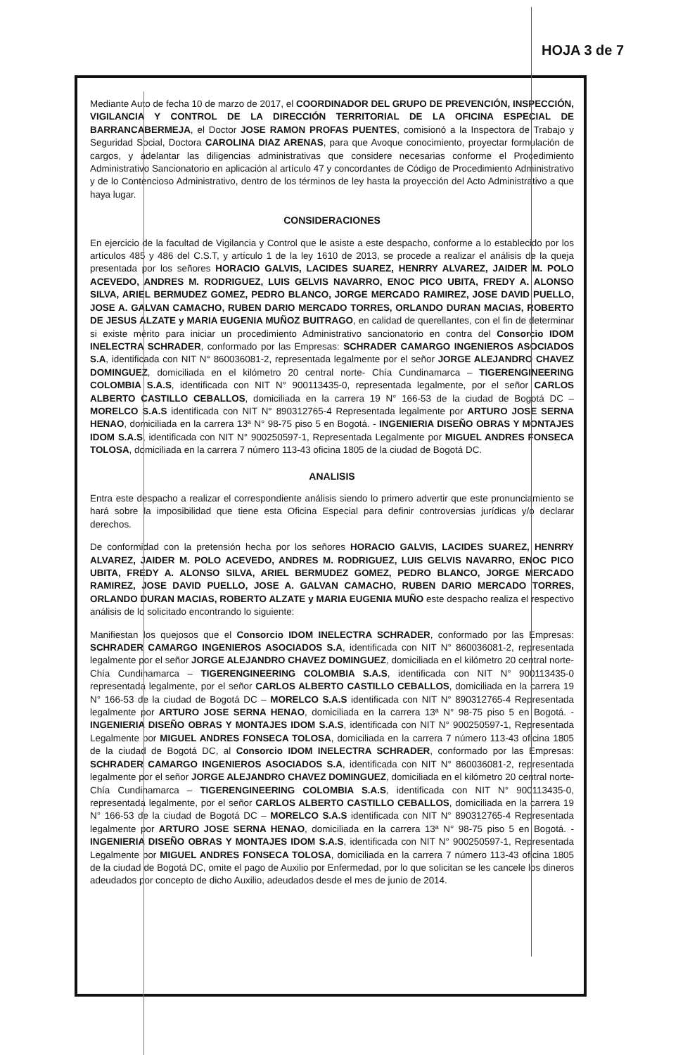HOJA 3 de 7
Mediante Auto de fecha 10 de marzo de 2017, el COORDINADOR DEL GRUPO DE PREVENCIÓN, INSPECCIÓN, VIGILANCIA Y CONTROL DE LA DIRECCIÓN TERRITORIAL DE LA OFICINA ESPECIAL DE BARRANCABERMEJA, el Doctor JOSE RAMON PROFAS PUENTES, comisionó a la Inspectora de Trabajo y Seguridad Social, Doctora CAROLINA DIAZ ARENAS, para que Avoque conocimiento, proyectar formulación de cargos, y adelantar las diligencias administrativas que considere necesarias conforme el Procedimiento Administrativo Sancionatorio en aplicación al artículo 47 y concordantes de Código de Procedimiento Administrativo y de lo Contencioso Administrativo, dentro de los términos de ley hasta la proyección del Acto Administrativo a que haya lugar.
CONSIDERACIONES
En ejercicio de la facultad de Vigilancia y Control que le asiste a este despacho, conforme a lo establecido por los artículos 485 y 486 del C.S.T, y artículo 1 de la ley 1610 de 2013, se procede a realizar el análisis de la queja presentada por los señores HORACIO GALVIS, LACIDES SUAREZ, HENRRY ALVAREZ, JAIDER M. POLO ACEVEDO, ANDRES M. RODRIGUEZ, LUIS GELVIS NAVARRO, ENOC PICO UBITA, FREDY A. ALONSO SILVA, ARIEL BERMUDEZ GOMEZ, PEDRO BLANCO, JORGE MERCADO RAMIREZ, JOSE DAVID PUELLO, JOSE A. GALVAN CAMACHO, RUBEN DARIO MERCADO TORRES, ORLANDO DURAN MACIAS, ROBERTO DE JESUS ALZATE y MARIA EUGENIA MUÑOZ BUITRAGO, en calidad de querellantes, con el fin de determinar si existe mérito para iniciar un procedimiento Administrativo sancionatorio en contra del Consorcio IDOM INELECTRA SCHRADER, conformado por las Empresas: SCHRADER CAMARGO INGENIEROS ASOCIADOS S.A, identificada con NIT N° 860036081-2, representada legalmente por el señor JORGE ALEJANDRO CHAVEZ DOMINGUEZ, domiciliada en el kilómetro 20 central norte- Chía Cundinamarca – TIGERENGINEERING COLOMBIA S.A.S, identificada con NIT N° 900113435-0, representada legalmente, por el señor CARLOS ALBERTO CASTILLO CEBALLOS, domiciliada en la carrera 19 N° 166-53 de la ciudad de Bogotá DC – MORELCO S.A.S identificada con NIT N° 890312765-4 Representada legalmente por ARTURO JOSE SERNA HENAO, domiciliada en la carrera 13ª N° 98-75 piso 5 en Bogotá. - INGENIERIA DISEÑO OBRAS Y MONTAJES IDOM S.A.S, identificada con NIT N° 900250597-1, Representada Legalmente por MIGUEL ANDRES FONSECA TOLOSA, domiciliada en la carrera 7 número 113-43 oficina 1805 de la ciudad de Bogotá DC.
ANALISIS
Entra este despacho a realizar el correspondiente análisis siendo lo primero advertir que este pronunciamiento se hará sobre la imposibilidad que tiene esta Oficina Especial para definir controversias jurídicas y/o declarar derechos.
De conformidad con la pretensión hecha por los señores HORACIO GALVIS, LACIDES SUAREZ, HENRRY ALVAREZ, JAIDER M. POLO ACEVEDO, ANDRES M. RODRIGUEZ, LUIS GELVIS NAVARRO, ENOC PICO UBITA, FREDY A. ALONSO SILVA, ARIEL BERMUDEZ GOMEZ, PEDRO BLANCO, JORGE MERCADO RAMIREZ, JOSE DAVID PUELLO, JOSE A. GALVAN CAMACHO, RUBEN DARIO MERCADO TORRES, ORLANDO DURAN MACIAS, ROBERTO ALZATE y MARIA EUGENIA MUÑO este despacho realiza el respectivo análisis de lo solicitado encontrando lo siguiente:
Manifiestan los quejosos que el Consorcio IDOM INELECTRA SCHRADER, conformado por las Empresas: SCHRADER CAMARGO INGENIEROS ASOCIADOS S.A, identificada con NIT N° 860036081-2, representada legalmente por el señor JORGE ALEJANDRO CHAVEZ DOMINGUEZ, domiciliada en el kilómetro 20 central norte- Chía Cundinamarca – TIGERENGINEERING COLOMBIA S.A.S, identificada con NIT N° 900113435-0 representada legalmente, por el señor CARLOS ALBERTO CASTILLO CEBALLOS, domiciliada en la carrera 19 N° 166-53 de la ciudad de Bogotá DC – MORELCO S.A.S identificada con NIT N° 890312765-4 Representada legalmente por ARTURO JOSE SERNA HENAO, domiciliada en la carrera 13ª N° 98-75 piso 5 en Bogotá. - INGENIERIA DISEÑO OBRAS Y MONTAJES IDOM S.A.S, identificada con NIT N° 900250597-1, Representada Legalmente por MIGUEL ANDRES FONSECA TOLOSA, domiciliada en la carrera 7 número 113-43 oficina 1805 de la ciudad de Bogotá DC, al Consorcio IDOM INELECTRA SCHRADER, conformado por las Empresas: SCHRADER CAMARGO INGENIEROS ASOCIADOS S.A, identificada con NIT N° 860036081-2, representada legalmente por el señor JORGE ALEJANDRO CHAVEZ DOMINGUEZ, domiciliada en el kilómetro 20 central norte- Chía Cundinamarca – TIGERENGINEERING COLOMBIA S.A.S, identificada con NIT N° 900113435-0, representada legalmente, por el señor CARLOS ALBERTO CASTILLO CEBALLOS, domiciliada en la carrera 19 N° 166-53 de la ciudad de Bogotá DC – MORELCO S.A.S identificada con NIT N° 890312765-4 Representada legalmente por ARTURO JOSE SERNA HENAO, domiciliada en la carrera 13ª N° 98-75 piso 5 en Bogotá. - INGENIERIA DISEÑO OBRAS Y MONTAJES IDOM S.A.S, identificada con NIT N° 900250597-1, Representada Legalmente por MIGUEL ANDRES FONSECA TOLOSA, domiciliada en la carrera 7 número 113-43 oficina 1805 de la ciudad de Bogotá DC, omite el pago de Auxilio por Enfermedad, por lo que solicitan se les cancele los dineros adeudados por concepto de dicho Auxilio, adeudados desde el mes de junio de 2014.